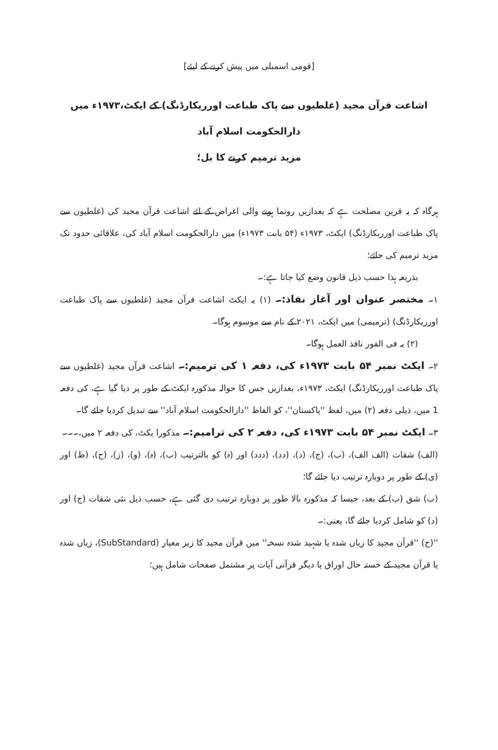[قومی اسمبلی میں پیش کرنے کے لیئے]
اشاعت قرآن مجید (غلطیوں سے پاک طباعت اورریکارڈنگ) کے ایکٹ،۱۹۷۳ء میں دارالحکومت اسلام آباد
مزید ترمیم کرنے کا بل؛
ہرگاہ کہ یہ قرین مصلحت ہے کہ بعدازیں رونما ہونے والی اغراض کے لئے اشاعت قرآن مجید کی (غلطیوں سے پاک طباعت اورریکارڈنگ) ایکٹ، ۱۹۷۳ء (۵۴ بابت ۱۹۷۳ء) میں دارالحکومت اسلام آباد کی، علاقائی حدود تک مزید ترمیم کی جائے؛
بذریعہ ہذا حسب ذیل قانون وضع کیا جاتا ہے:۔
۱۔ مختصر عنوان اور آغاز نفاذ:۔ (۱) یہ ایکٹ اشاعت قرآن مجید (غلطیوں سے پاک طباعت اورریکارڈنگ) (ترمیمی) میں ایکٹ، ۲۰۲۱ کے نام سے موسوم ہوگا۔
(۲) یہ فی الفور نافذ العمل ہوگا۔
۲۔ ایکٹ نمبر ۵۴ بابت ۱۹۷۳ء کی، دفعہ ۱ کی ترمیم:۔ اشاعت قرآن مجید (غلطیوں سے پاک طباعت اورریکارڈنگ) ایکٹ، ۱۹۷۳ء، بعدازیں جس کا حوالہ مذکورہ ایکٹ کے طور پر دیا گیا ہے، کی دفعہ 1 میں، ذیلی دفعہ (۲) میں، لفظ ''پاکستان''، کو الفاظ ''دارالحکومت اسلام آباد'' سے تبدیل کردیا جائے گا۔
۳۔ ایکٹ نمبر ۵۴ بابت ۱۹۷۳ء کی، دفعہ ۲ کی ترامیم:۔ مذکورا یکٹ، کی دفعہ ۲ میں،۔۔۔
(الف) شقات (الف الف)، (ب)، (ج)، (د)، (دد)، (ددد) اور (ہ) کو بالترتیب (ب)، (ہ)، (و)، (ز)، (ح)، (ط) اور (ی) کے طور پر دوبارہ ترتیب دیا جائے گا؛
(ب) شق (ب) کے بعد، جیسا کہ مذکورہ بالا طور پر دوبارہ ترتیب دی گئی ہے، حسب ذیل نئی شقات (ج) اور (د) کو شامل کردیا جائے گا، یعنی:۔
''(ج) ''قرآن مجید کا زیاں شدہ یا شہید شدہ نسخہ'' میں قرآن مجید کا زیر معیار (SubStandard)، زیاں شدہ یا قرآن مجید کے خستہ حال اوراق یا دیگر قرآنی آیات پر مشتمل صفحات شامل ہیں؛